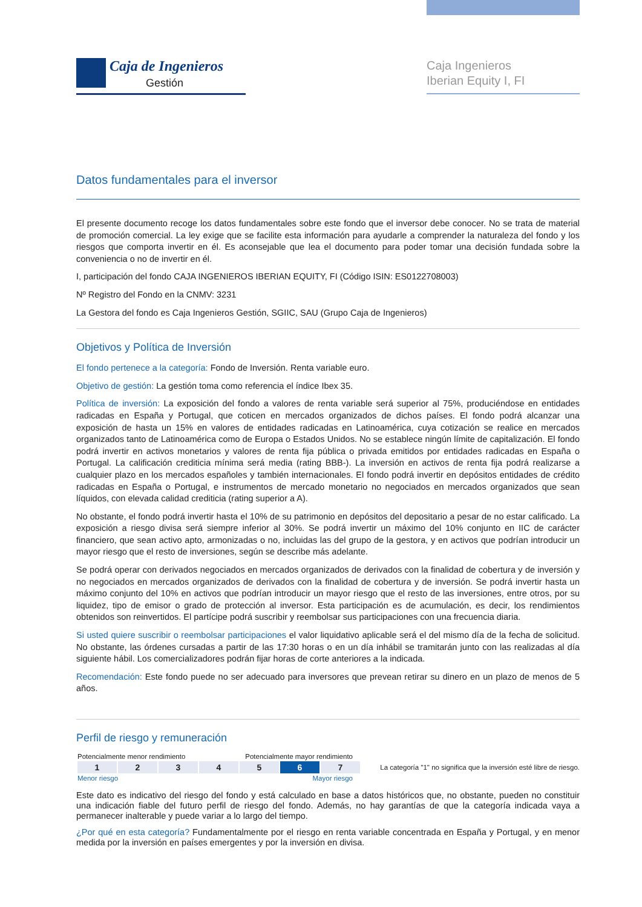Caja de Ingenieros
Gestión
Caja Ingenieros
Iberian Equity I, FI
Datos fundamentales para el inversor
El presente documento recoge los datos fundamentales sobre este fondo que el inversor debe conocer. No se trata de material de promoción comercial. La ley exige que se facilite esta información para ayudarle a comprender la naturaleza del fondo y los riesgos que comporta invertir en él. Es aconsejable que lea el documento para poder tomar una decisión fundada sobre la conveniencia o no de invertir en él.
I, participación del fondo CAJA INGENIEROS IBERIAN EQUITY, FI (Código ISIN: ES0122708003)
Nº Registro del Fondo en la CNMV: 3231
La Gestora del fondo es Caja Ingenieros Gestión, SGIIC, SAU (Grupo Caja de Ingenieros)
Objetivos y Política de Inversión
El fondo pertenece a la categoría: Fondo de Inversión. Renta variable euro.
Objetivo de gestión: La gestión toma como referencia el índice Ibex 35.
Política de inversión: La exposición del fondo a valores de renta variable será superior al 75%, produciéndose en entidades radicadas en España y Portugal, que coticen en mercados organizados de dichos países. El fondo podrá alcanzar una exposición de hasta un 15% en valores de entidades radicadas en Latinoamérica, cuya cotización se realice en mercados organizados tanto de Latinoamérica como de Europa o Estados Unidos. No se establece ningún límite de capitalización. El fondo podrá invertir en activos monetarios y valores de renta fija pública o privada emitidos por entidades radicadas en España o Portugal. La calificación crediticia mínima será media (rating BBB-). La inversión en activos de renta fija podrá realizarse a cualquier plazo en los mercados españoles y también internacionales. El fondo podrá invertir en depósitos entidades de crédito radicadas en España o Portugal, e instrumentos de mercado monetario no negociados en mercados organizados que sean líquidos, con elevada calidad crediticia (rating superior a A).
No obstante, el fondo podrá invertir hasta el 10% de su patrimonio en depósitos del depositario a pesar de no estar calificado. La exposición a riesgo divisa será siempre inferior al 30%. Se podrá invertir un máximo del 10% conjunto en IIC de carácter financiero, que sean activo apto, armonizadas o no, incluidas las del grupo de la gestora, y en activos que podrían introducir un mayor riesgo que el resto de inversiones, según se describe más adelante.
Se podrá operar con derivados negociados en mercados organizados de derivados con la finalidad de cobertura y de inversión y no negociados en mercados organizados de derivados con la finalidad de cobertura y de inversión. Se podrá invertir hasta un máximo conjunto del 10% en activos que podrían introducir un mayor riesgo que el resto de las inversiones, entre otros, por su liquidez, tipo de emisor o grado de protección al inversor. Esta participación es de acumulación, es decir, los rendimientos obtenidos son reinvertidos. El partícipe podrá suscribir y reembolsar sus participaciones con una frecuencia diaria.
Si usted quiere suscribir o reembolsar participaciones el valor liquidativo aplicable será el del mismo día de la fecha de solicitud. No obstante, las órdenes cursadas a partir de las 17:30 horas o en un día inhábil se tramitarán junto con las realizadas al día siguiente hábil. Los comercializadores podrán fijar horas de corte anteriores a la indicada.
Recomendación: Este fondo puede no ser adecuado para inversores que prevean retirar su dinero en un plazo de menos de 5 años.
Perfil de riesgo y remuneración
Potencialmente menor rendimiento Potencialmente mayor rendimiento
| 1 | 2 | 3 | 4 | 5 | 6 | 7 |
Menor riesgo Mayor riesgo
La categoría "1" no significa que la inversión esté libre de riesgo.
Este dato es indicativo del riesgo del fondo y está calculado en base a datos históricos que, no obstante, pueden no constituir una indicación fiable del futuro perfil de riesgo del fondo. Además, no hay garantías de que la categoría indicada vaya a permanecer inalterable y puede variar a lo largo del tiempo.
¿Por qué en esta categoría? Fundamentalmente por el riesgo en renta variable concentrada en España y Portugal, y en menor medida por la inversión en países emergentes y por la inversión en divisa.